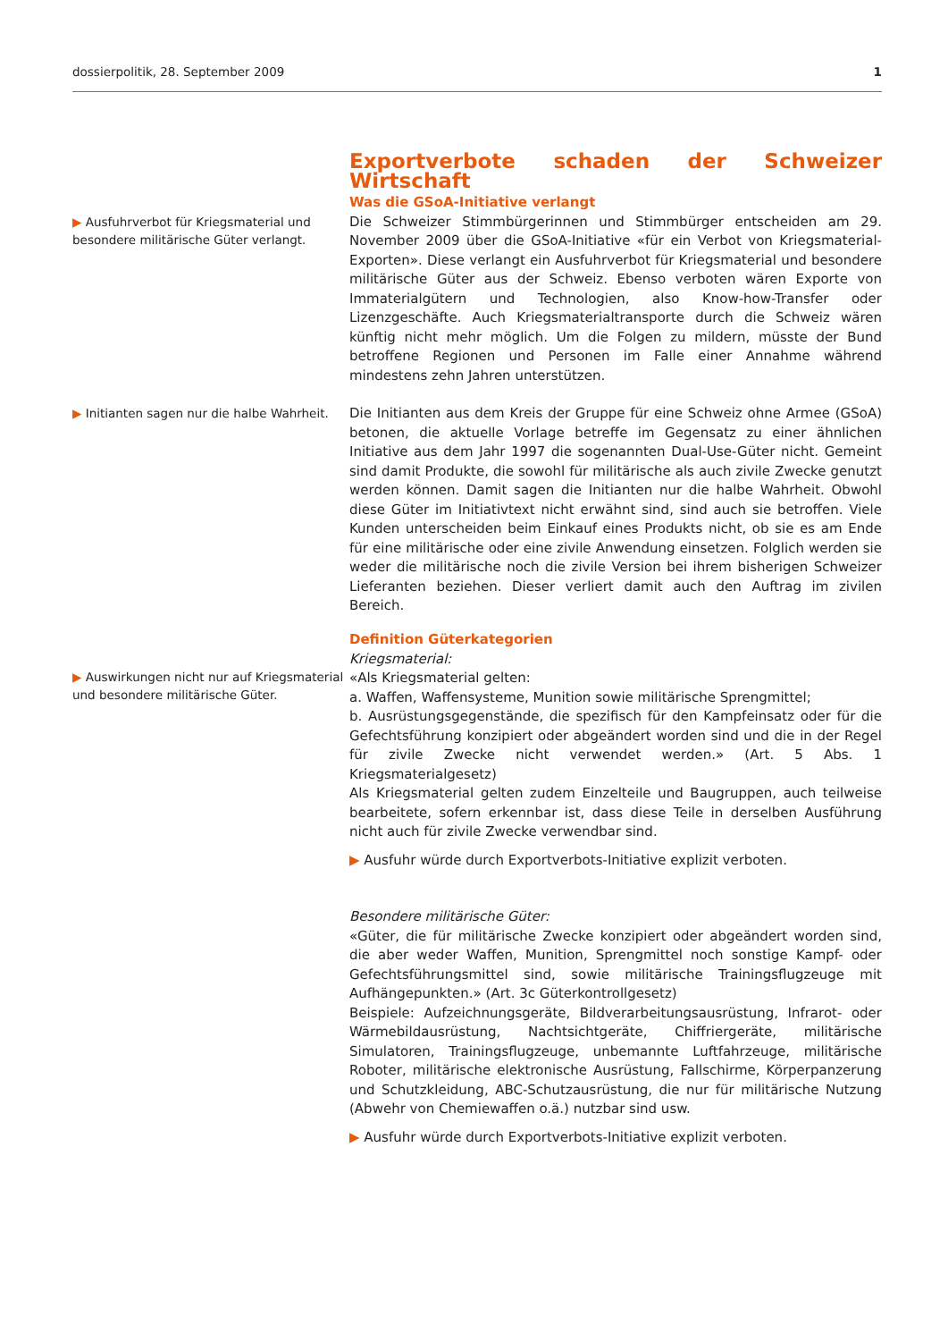dossierpolitik, 28. September 2009 1
Exportverbote schaden der Schweizer Wirtschaft
▶ Ausfuhrverbot für Kriegsmaterial und besondere militärische Güter verlangt.
Was die GSoA-Initiative verlangt
Die Schweizer Stimmbürgerinnen und Stimmbürger entscheiden am 29. November 2009 über die GSoA-Initiative «für ein Verbot von Kriegsmaterial-Exporten». Diese verlangt ein Ausfuhrverbot für Kriegsmaterial und besondere militärische Güter aus der Schweiz. Ebenso verboten wären Exporte von Immaterialgütern und Technologien, also Know-how-Transfer oder Lizenzgeschäfte. Auch Kriegsmaterialtransporte durch die Schweiz wären künftig nicht mehr möglich. Um die Folgen zu mildern, müsste der Bund betroffene Regionen und Personen im Falle einer Annahme während mindestens zehn Jahren unterstützen.
▶ Initianten sagen nur die halbe Wahrheit.
Die Initianten aus dem Kreis der Gruppe für eine Schweiz ohne Armee (GSoA) betonen, die aktuelle Vorlage betreffe im Gegensatz zu einer ähnlichen Initiative aus dem Jahr 1997 die sogenannten Dual-Use-Güter nicht. Gemeint sind damit Produkte, die sowohl für militärische als auch zivile Zwecke genutzt werden können. Damit sagen die Initianten nur die halbe Wahrheit. Obwohl diese Güter im Initiativtext nicht erwähnt sind, sind auch sie betroffen. Viele Kunden unterscheiden beim Einkauf eines Produkts nicht, ob sie es am Ende für eine militärische oder eine zivile Anwendung einsetzen. Folglich werden sie weder die militärische noch die zivile Version bei ihrem bisherigen Schweizer Lieferanten beziehen. Dieser verliert damit auch den Auftrag im zivilen Bereich.
▶ Auswirkungen nicht nur auf Kriegsmaterial und besondere militärische Güter.
Definition Güterkategorien
Kriegsmaterial:
«Als Kriegsmaterial gelten:
a. Waffen, Waffensysteme, Munition sowie militärische Sprengmittel;
b. Ausrüstungsgegenstände, die spezifisch für den Kampfeinsatz oder für die Gefechtsführung konzipiert oder abgeändert worden sind und die in der Regel für zivile Zwecke nicht verwendet werden.» (Art. 5 Abs. 1 Kriegsmaterialgesetz)
Als Kriegsmaterial gelten zudem Einzelteile und Baugruppen, auch teilweise bearbeitete, sofern erkennbar ist, dass diese Teile in derselben Ausführung nicht auch für zivile Zwecke verwendbar sind.
▶ Ausfuhr würde durch Exportverbots-Initiative explizit verboten.
Besondere militärische Güter:
«Güter, die für militärische Zwecke konzipiert oder abgeändert worden sind, die aber weder Waffen, Munition, Sprengmittel noch sonstige Kampf- oder Gefechtsführungsmittel sind, sowie militärische Trainingsflugzeuge mit Aufhängepunkten.» (Art. 3c Güterkontrollgesetz)
Beispiele: Aufzeichnungsgeräte, Bildverarbeitungsausrüstung, Infrarot- oder Wärmebildausrüstung, Nachtsichtgeräte, Chiffriergeräte, militärische Simulatoren, Trainingsflugzeuge, unbemannte Luftfahrzeuge, militärische Roboter, militärische elektronische Ausrüstung, Fallschirme, Körperpanzerung und Schutzkleidung, ABC-Schutzausrüstung, die nur für militärische Nutzung (Abwehr von Chemiewaffen o.ä.) nutzbar sind usw.
▶ Ausfuhr würde durch Exportverbots-Initiative explizit verboten.